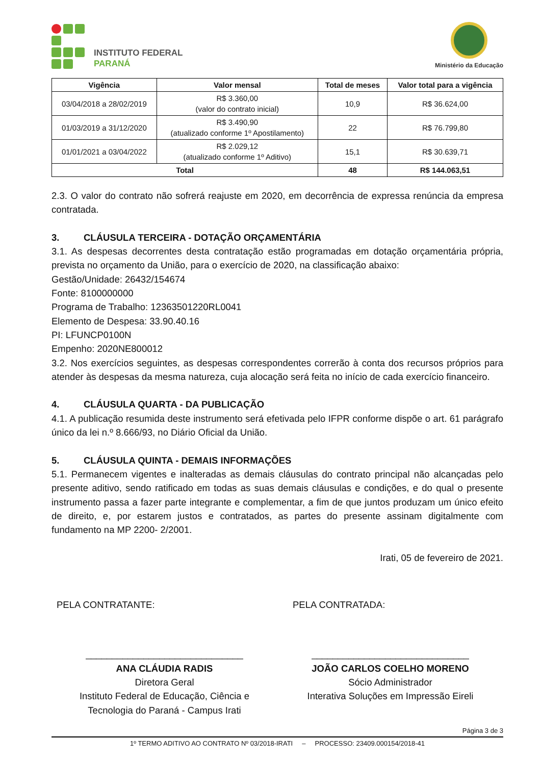INSTITUTO FEDERAL
PARANÁ
Ministério da Educação
| Vigência | Valor mensal | Total de meses | Valor total para a vigência |
| --- | --- | --- | --- |
| 03/04/2018 a 28/02/2019 | R$ 3.360,00 (valor do contrato inicial) | 10,9 | R$ 36.624,00 |
| 01/03/2019 a 31/12/2020 | R$ 3.490,90 (atualizado conforme 1º Apostilamento) | 22 | R$ 76.799,80 |
| 01/01/2021 a 03/04/2022 | R$ 2.029,12 (atualizado conforme 1º Aditivo) | 15,1 | R$ 30.639,71 |
| Total | | 48 | R$ 144.063,51 |
2.3. O valor do contrato não sofrerá reajuste em 2020, em decorrência de expressa renúncia da empresa contratada.
3. CLÁUSULA TERCEIRA - DOTAÇÃO ORÇAMENTÁRIA
3.1. As despesas decorrentes desta contratação estão programadas em dotação orçamentária própria, prevista no orçamento da União, para o exercício de 2020, na classificação abaixo:
Gestão/Unidade: 26432/154674
Fonte: 8100000000
Programa de Trabalho: 12363501220RL0041
Elemento de Despesa: 33.90.40.16
PI: LFUNCP0100N
Empenho: 2020NE800012
3.2. Nos exercícios seguintes, as despesas correspondentes correrão à conta dos recursos próprios para atender às despesas da mesma natureza, cuja alocação será feita no início de cada exercício financeiro.
4. CLÁUSULA QUARTA - DA PUBLICAÇÃO
4.1. A publicação resumida deste instrumento será efetivada pelo IFPR conforme dispõe o art. 61 parágrafo único da lei n.º 8.666/93, no Diário Oficial da União.
5. CLÁUSULA QUINTA - DEMAIS INFORMAÇÕES
5.1. Permanecem vigentes e inalteradas as demais cláusulas do contrato principal não alcançadas pelo presente aditivo, sendo ratificado em todas as suas demais cláusulas e condições, e do qual o presente instrumento passa a fazer parte integrante e complementar, a fim de que juntos produzam um único efeito de direito, e, por estarem justos e contratados, as partes do presente assinam digitalmente com fundamento na MP 2200- 2/2001.
Irati, 05 de fevereiro de 2021.
PELA CONTRATANTE: PELA CONTRATADA:
______________________________
ANA CLÁUDIA RADIS
Diretora Geral
Instituto Federal de Educação, Ciência e
Tecnologia do Paraná - Campus Irati
______________________________
JOÃO CARLOS COELHO MORENO
Sócio Administrador
Interativa Soluções em Impressão Eireli
Página 3 de 3
1º TERMO ADITIVO AO CONTRATO Nº 03/2018-IRATI – PROCESSO: 23409.000154/2018-41